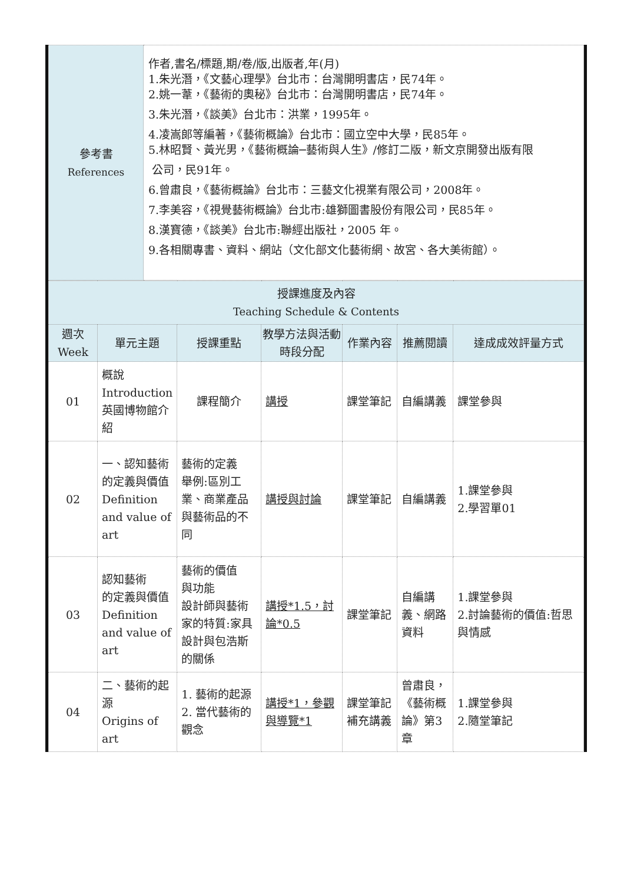| 參考書 References | 作者,書名/標題,期/卷/版,出版者,年(月) 1.朱光潛，《文藝心理學》台北市：台灣開明書店，民74年。 2.姚一葦，《藝術的奧秘》台北市：台灣開明書店，民74年。 3.朱光潛，《談美》台北市：洪業，1995年。 4.凌嵩郎等編著，《藝術概論》台北市：國立空中大學，民85年。 5.林昭賢、黃光男，《藝術概論─藝術與人生》/修訂二版，新文京開發出版有限 公司，民91年。 6.曾肅良，《藝術概論》台北市：三藝文化視業有限公司，2008年。 7.李美容，《視覺藝術概論》台北市:雄獅圖書股份有限公司，民85年。 8.漢寶德，《談美》台北市:聯經出版社，2005 年。 9.各相關專書、資料、網站（文化部文化藝術網、故宮、各大美術館）。 |
| 授課進度及內容 Teaching Schedule & Contents | | | | | | |
| --- | --- | --- | --- | --- | --- | --- |
| 週次 Week | 單元主題 | 授課重點 | 教學方法與活動時段分配 | 作業內容 | 推薦閱讀 | 達成成效評量方式 |
| 01 | 概說 Introduction 英國博物館介紹 | 課程簡介 | 講授 | 課堂筆記 | 自編講義 | 課堂參與 |
| 02 | 一、認知藝術 的定義與價值 Definition and value of art | 藝術的定義 舉例:區別工業、商業產品與藝術品的不同 | 講授與討論 | 課堂筆記 | 自編講義 | 1.課堂參與 2.學習單01 |
| 03 | 認知藝術 的定義與價值 Definition and value of art | 藝術的價值 與功能 設計師與藝術家的特質:家具設計與包浩斯的關係 | 講授*1.5，討論*0.5 | 課堂筆記 | 自編講義、網路資料 | 1.課堂參與 2.討論藝術的價值:哲思與情感 |
| 04 | 二、藝術的起源 Origins of art | 1. 藝術的起源 2. 當代藝術的觀念 | 講授*1，參觀與導覽*1 | 課堂筆記 補充講義 | 曾肅良，《藝術概論》第3章 | 1.課堂參與 2.隨堂筆記 |